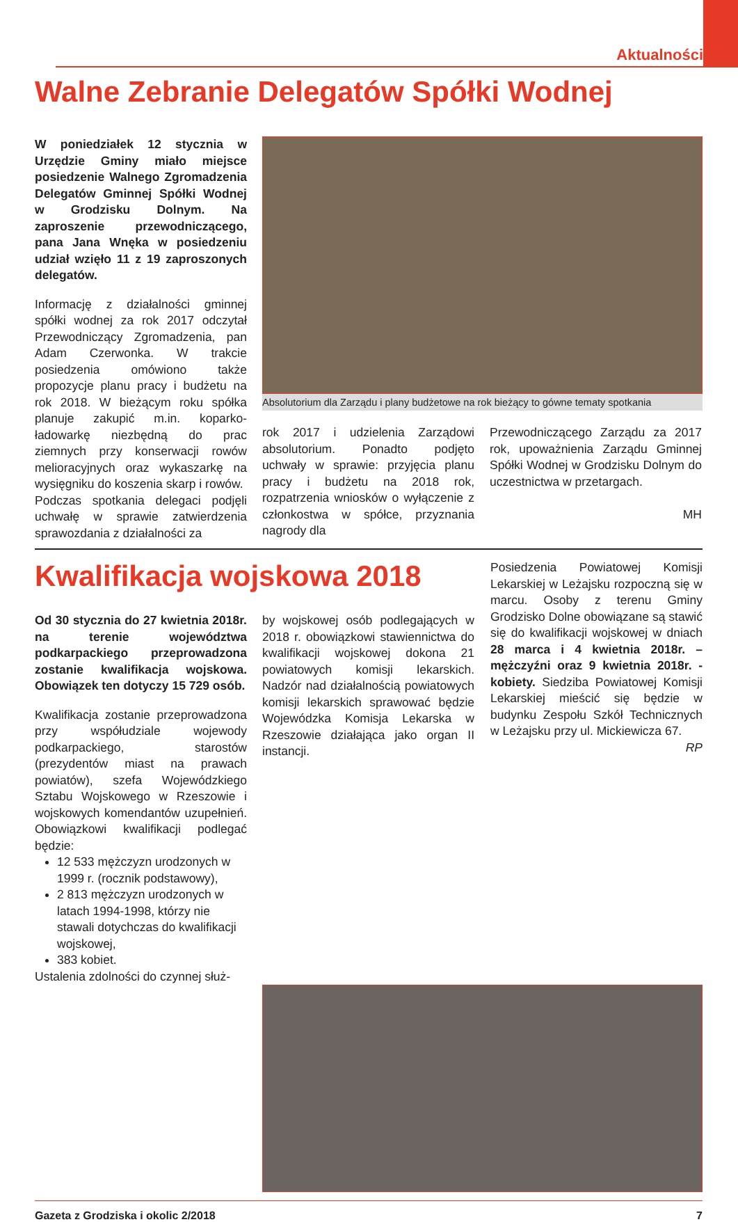Aktualności
Walne Zebranie Delegatów Spółki Wodnej
W poniedziałek 12 stycznia w Urzędzie Gminy miało miejsce posiedzenie Walnego Zgromadzenia Delegatów Gminnej Spółki Wodnej w Grodzisku Dolnym. Na zaproszenie przewodniczącego, pana Jana Wnęka w posiedzeniu udział wzięło 11 z 19 zaproszonych delegatów.
Informację z działalności gminnej spółki wodnej za rok 2017 odczytał Przewodniczący Zgromadzenia, pan Adam Czerwonka. W trakcie posiedzenia omówiono także propozycje planu pracy i budżetu na rok 2018. W bieżącym roku spółka planuje zakupić m.in. koparko-ładowarkę niezbędną do prac ziemnych przy konserwacji rowów melioracyjnych oraz wykaszarkę na wysięgniku do koszenia skarp i rowów.
Podczas spotkania delegaci podjęli uchwałę w sprawie zatwierdzenia sprawozdania z działalności za
Absolutorium dla Zarządu i plany budżetowe na rok bieżący to gówne tematy spotkania
rok 2017 i udzielenia Zarządowi absolutorium. Ponadto podjęto uchwały w sprawie: przyjęcia planu pracy i budżetu na 2018 rok, rozpatrzenia wniosków o wyłączenie z członkostwa w spółce, przyznania nagrody dla
Przewodniczącego Zarządu za 2017 rok, upoważnienia Zarządu Gminnej Spółki Wodnej w Grodzisku Dolnym do uczestnictwa w przetargach.
MH
Kwalifikacja wojskowa 2018
Od 30 stycznia do 27 kwietnia 2018r. na terenie województwa podkarpackiego przeprowadzona zostanie kwalifikacja wojskowa. Obowiązek ten dotyczy 15 729 osób.
Kwalifikacja zostanie przeprowadzona przy współudziale wojewody podkarpackiego, starostów (prezydentów miast na prawach powiatów), szefa Wojewódzkiego Sztabu Wojskowego w Rzeszowie i wojskowych komendantów uzupełnień. Obowiązkowi kwalifikacji podlegać będzie:
12 533 mężczyzn urodzonych w 1999 r. (rocznik podstawowy),
2 813 mężczyzn urodzonych w latach 1994-1998, którzy nie stawali dotychczas do kwalifikacji wojskowej,
383 kobiet.
Ustalenia zdolności do czynnej służ-
by wojskowej osób podlegających w 2018 r. obowiązkowi stawiennictwa do kwalifikacji wojskowej dokona 21 powiatowych komisji lekarskich. Nadzór nad działalnością powiatowych komisji lekarskich sprawować będzie Wojewódzka Komisja Lekarska w Rzeszowie działająca jako organ II instancji.
Posiedzenia Powiatowej Komisji Lekarskiej w Leżajsku rozpoczną się w marcu. Osoby z terenu Gminy Grodzisko Dolne obowiązane są stawić się do kwalifikacji wojskowej w dniach 28 marca i 4 kwietnia 2018r. – mężczyźni oraz 9 kwietnia 2018r. - kobiety. Siedziba Powiatowej Komisji Lekarskiej mieścić się będzie w budynku Zespołu Szkół Technicznych w Leżajsku przy ul. Mickiewicza 67.
RP
Gazeta z Grodziska i okolic 2/2018 7